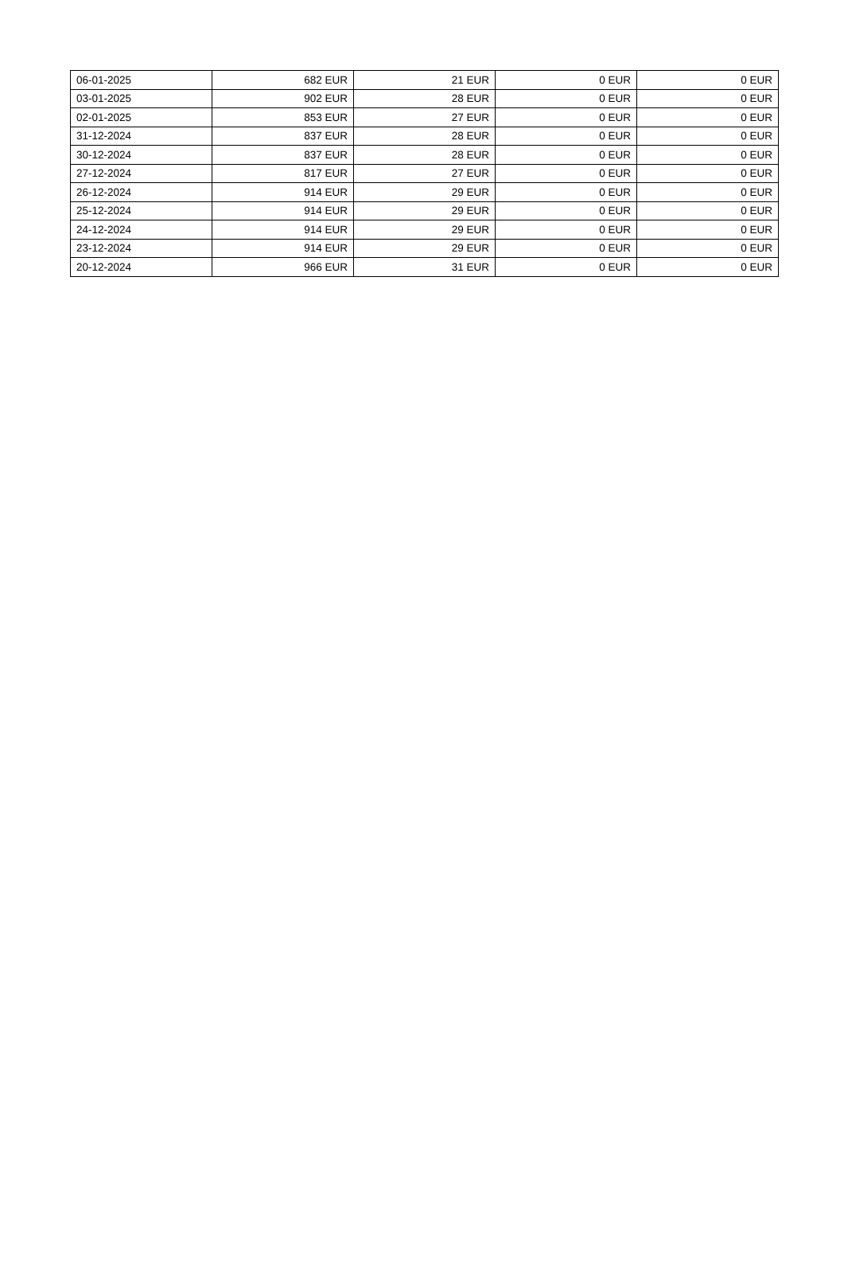| 06-01-2025 | 682 EUR | 21 EUR | 0 EUR | 0 EUR |
| 03-01-2025 | 902 EUR | 28 EUR | 0 EUR | 0 EUR |
| 02-01-2025 | 853 EUR | 27 EUR | 0 EUR | 0 EUR |
| 31-12-2024 | 837 EUR | 28 EUR | 0 EUR | 0 EUR |
| 30-12-2024 | 837 EUR | 28 EUR | 0 EUR | 0 EUR |
| 27-12-2024 | 817 EUR | 27 EUR | 0 EUR | 0 EUR |
| 26-12-2024 | 914 EUR | 29 EUR | 0 EUR | 0 EUR |
| 25-12-2024 | 914 EUR | 29 EUR | 0 EUR | 0 EUR |
| 24-12-2024 | 914 EUR | 29 EUR | 0 EUR | 0 EUR |
| 23-12-2024 | 914 EUR | 29 EUR | 0 EUR | 0 EUR |
| 20-12-2024 | 966 EUR | 31 EUR | 0 EUR | 0 EUR |